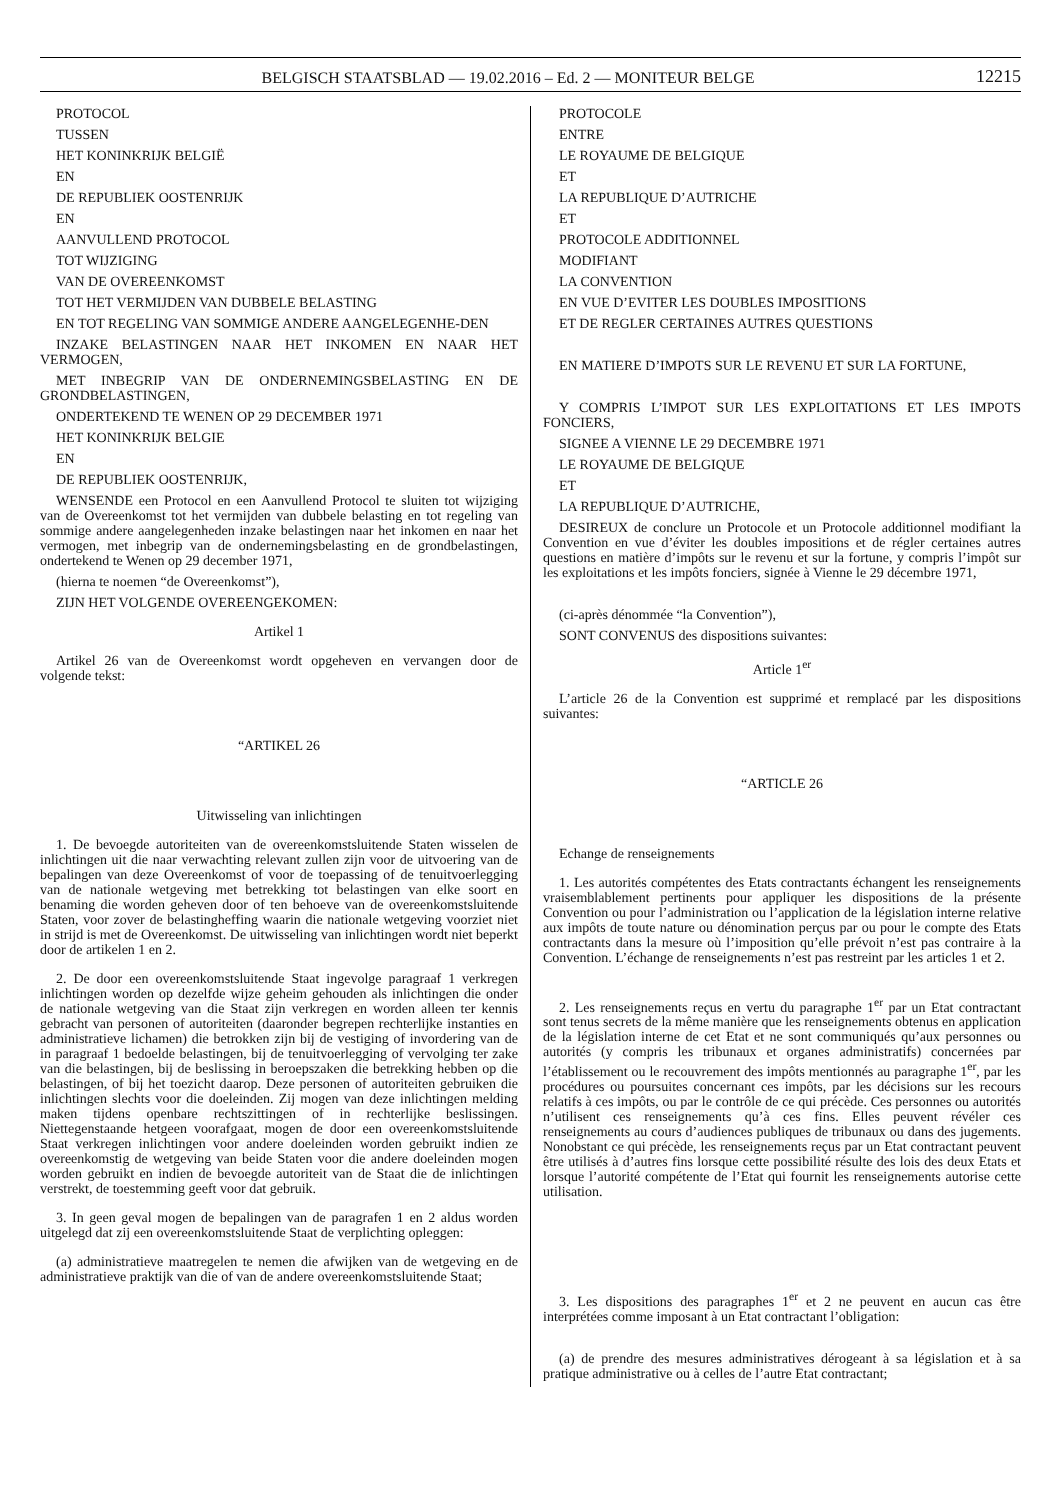BELGISCH STAATSBLAD — 19.02.2016 – Ed. 2 — MONITEUR BELGE
12215
PROTOCOL
TUSSEN
HET KONINKRIJK BELGIË
EN
DE REPUBLIEK OOSTENRIJK
EN
AANVULLEND PROTOCOL
TOT WIJZIGING
VAN DE OVEREENKOMST
TOT HET VERMIJDEN VAN DUBBELE BELASTING
EN TOT REGELING VAN SOMMIGE ANDERE AANGELEGENHE-DEN
INZAKE BELASTINGEN NAAR HET INKOMEN EN NAAR HET VERMOGEN,
MET INBEGRIP VAN DE ONDERNEMINGSBELASTING EN DE GRONDBELASTINGEN,
ONDERTEKEND TE WENEN OP 29 DECEMBER 1971
HET KONINKRIJK BELGIE
EN
DE REPUBLIEK OOSTENRIJK,
WENSENDE een Protocol en een Aanvullend Protocol te sluiten tot wijziging van de Overeenkomst tot het vermijden van dubbele belasting en tot regeling van sommige andere aangelegenheden inzake belastingen naar het inkomen en naar het vermogen, met inbegrip van de ondernemingsbelasting en de grondbelastingen, ondertekend te Wenen op 29 december 1971,
(hierna te noemen “de Overeenkomst”),
ZIJN HET VOLGENDE OVEREENGEKOMEN:
Artikel 1
Artikel 26 van de Overeenkomst wordt opgeheven en vervangen door de volgende tekst:
“ARTIKEL 26
Uitwisseling van inlichtingen
1. De bevoegde autoriteiten van de overeenkomstsluitende Staten wisselen de inlichtingen uit die naar verwachting relevant zullen zijn voor de uitvoering van de bepalingen van deze Overeenkomst of voor de toepassing of de tenuitvoerlegging van de nationale wetgeving met betrekking tot belastingen van elke soort en benaming die worden geheven door of ten behoeve van de overeenkomstsluitende Staten, voor zover de belastingheffing waarin die nationale wetgeving voorziet niet in strijd is met de Overeenkomst. De uitwisseling van inlichtingen wordt niet beperkt door de artikelen 1 en 2.
2. De door een overeenkomstsluitende Staat ingevolge paragraaf 1 verkregen inlichtingen worden op dezelfde wijze geheim gehouden als inlichtingen die onder de nationale wetgeving van die Staat zijn verkregen en worden alleen ter kennis gebracht van personen of autoriteiten (daaronder begrepen rechterlijke instanties en administratieve lichamen) die betrokken zijn bij de vestiging of invordering van de in paragraaf 1 bedoelde belastingen, bij de tenuitvoerlegging of vervolging ter zake van die belastingen, bij de beslissing in beroepszaken die betrekking hebben op die belastingen, of bij het toezicht daarop. Deze personen of autoriteiten gebruiken die inlichtingen slechts voor die doeleinden. Zij mogen van deze inlichtingen melding maken tijdens openbare rechtszittingen of in rechterlijke beslissingen. Niettegenstaande hetgeen voorafgaat, mogen de door een overeenkomstsluitende Staat verkregen inlichtingen voor andere doeleinden worden gebruikt indien ze overeenkomstig de wetgeving van beide Staten voor die andere doeleinden mogen worden gebruikt en indien de bevoegde autoriteit van de Staat die de inlichtingen verstrekt, de toestemming geeft voor dat gebruik.
3. In geen geval mogen de bepalingen van de paragrafen 1 en 2 aldus worden uitgelegd dat zij een overeenkomstsluitende Staat de verplichting opleggen:
(a) administratieve maatregelen te nemen die afwijken van de wetgeving en de administratieve praktijk van die of van de andere overeenkomstsluitende Staat;
PROTOCOLE
ENTRE
LE ROYAUME DE BELGIQUE
ET
LA REPUBLIQUE D’AUTRICHE
ET
PROTOCOLE ADDITIONNEL
MODIFIANT
LA CONVENTION
EN VUE D’EVITER LES DOUBLES IMPOSITIONS
ET DE REGLER CERTAINES AUTRES QUESTIONS
EN MATIERE D’IMPOTS SUR LE REVENU ET SUR LA FORTUNE,
Y COMPRIS L’IMPOT SUR LES EXPLOITATIONS ET LES IMPOTS FONCIERS,
SIGNEE A VIENNE LE 29 DECEMBRE 1971
LE ROYAUME DE BELGIQUE
ET
LA REPUBLIQUE D’AUTRICHE,
DESIREUX de conclure un Protocole et un Protocole additionnel modifiant la Convention en vue d’éviter les doubles impositions et de régler certaines autres questions en matière d’impôts sur le revenu et sur la fortune, y compris l’impôt sur les exploitations et les impôts fonciers, signée à Vienne le 29 décembre 1971,
(ci-après dénommée “la Convention”),
SONT CONVENUS des dispositions suivantes:
Article 1<sup>er</sup>
L’article 26 de la Convention est supprimé et remplacé par les dispositions suivantes:
“ARTICLE 26
Echange de renseignements
1. Les autorités compétentes des Etats contractants échangent les renseignements vraisemblablement pertinents pour appliquer les dispositions de la présente Convention ou pour l’administration ou l’application de la législation interne relative aux impôts de toute nature ou dénomination perçus par ou pour le compte des Etats contractants dans la mesure où l’imposition qu’elle prévoit n’est pas contraire à la Convention. L’échange de renseignements n’est pas restreint par les articles 1 et 2.
2. Les renseignements reçus en vertu du paragraphe 1<sup>er</sup> par un Etat contractant sont tenus secrets de la même manière que les renseignements obtenus en application de la législation interne de cet Etat et ne sont communiqués qu’aux personnes ou autorités (y compris les tribunaux et organes administratifs) concernées par l’établissement ou le recouvrement des impôts mentionnés au paragraphe 1<sup>er</sup>, par les procédures ou poursuites concernant ces impôts, par les décisions sur les recours relatifs à ces impôts, ou par le contrôle de ce qui précède. Ces personnes ou autorités n’utilisent ces renseignements qu’à ces fins. Elles peuvent révéler ces renseignements au cours d’audiences publiques de tribunaux ou dans des jugements. Nonobstant ce qui précède, les renseignements reçus par un Etat contractant peuvent être utilisés à d’autres fins lorsque cette possibilité résulte des lois des deux Etats et lorsque l’autorité compétente de l’Etat qui fournit les renseignements autorise cette utilisation.
3. Les dispositions des paragraphes 1<sup>er</sup> et 2 ne peuvent en aucun cas être interprétées comme imposant à un Etat contractant l’obligation:
(a) de prendre des mesures administratives dérogeant à sa législation et à sa pratique administrative ou à celles de l’autre Etat contractant;